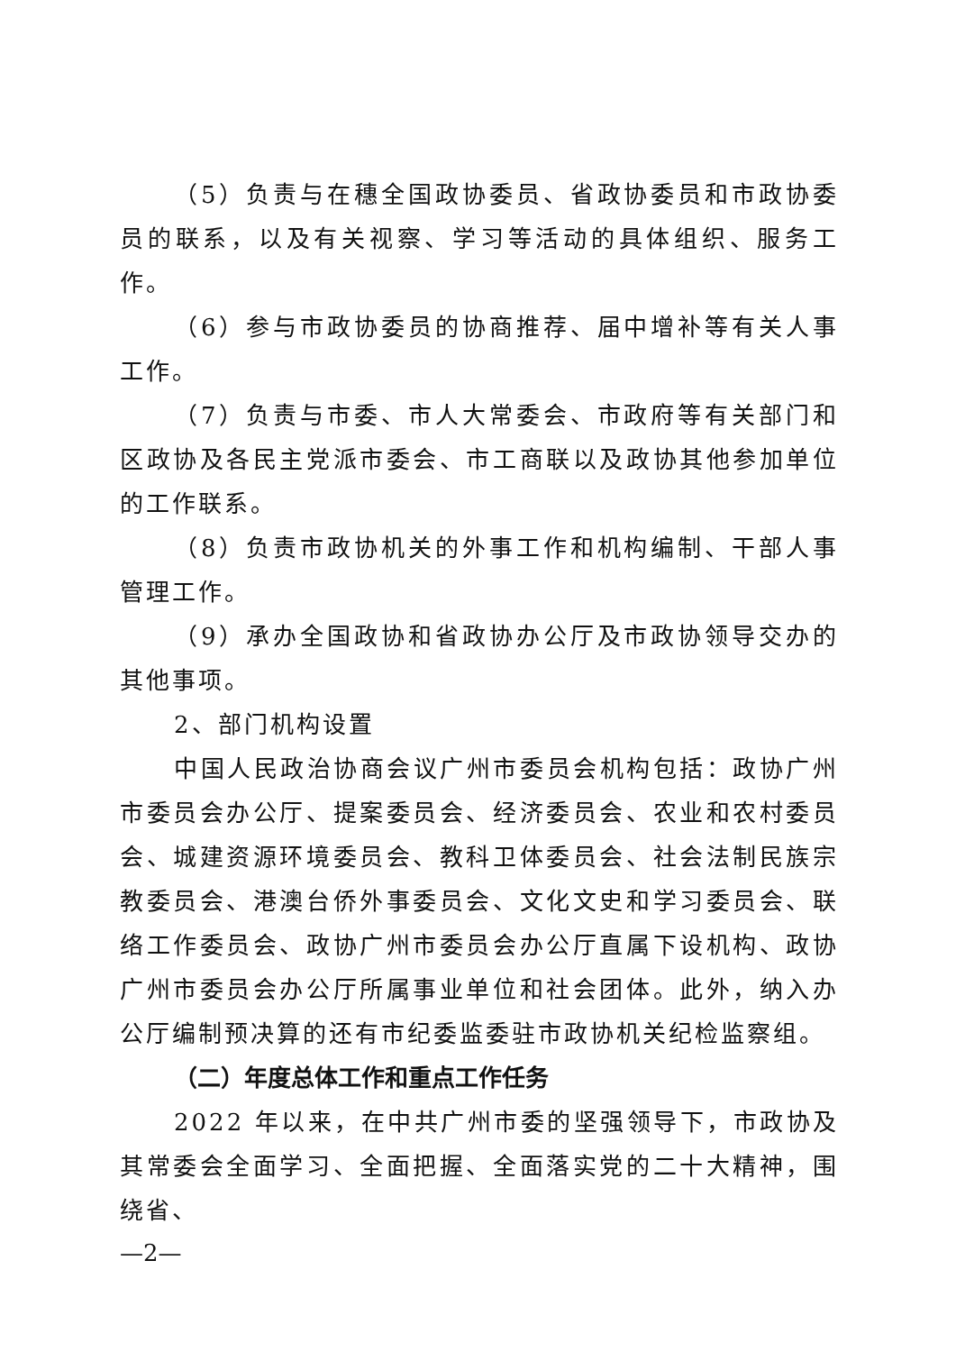（5）负责与在穗全国政协委员、省政协委员和市政协委员的联系，以及有关视察、学习等活动的具体组织、服务工作。
（6）参与市政协委员的协商推荐、届中增补等有关人事工作。
（7）负责与市委、市人大常委会、市政府等有关部门和区政协及各民主党派市委会、市工商联以及政协其他参加单位的工作联系。
（8）负责市政协机关的外事工作和机构编制、干部人事管理工作。
（9）承办全国政协和省政协办公厅及市政协领导交办的其他事项。
2、部门机构设置
中国人民政治协商会议广州市委员会机构包括：政协广州市委员会办公厅、提案委员会、经济委员会、农业和农村委员会、城建资源环境委员会、教科卫体委员会、社会法制民族宗教委员会、港澳台侨外事委员会、文化文史和学习委员会、联络工作委员会、政协广州市委员会办公厅直属下设机构、政协广州市委员会办公厅所属事业单位和社会团体。此外，纳入办公厅编制预决算的还有市纪委监委驻市政协机关纪检监察组。
（二）年度总体工作和重点工作任务
2022 年以来，在中共广州市委的坚强领导下，市政协及其常委会全面学习、全面把握、全面落实党的二十大精神，围绕省、
—2—